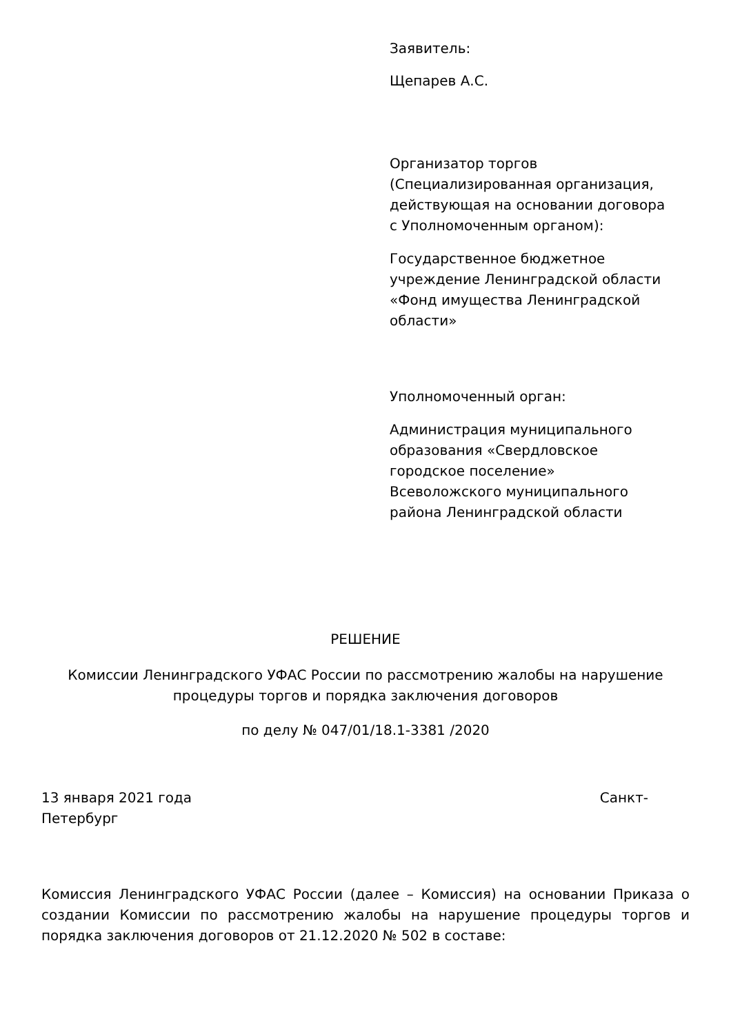Заявитель:
Щепарев А.С.
Организатор торгов (Специализированная организация, действующая на основании договора с Уполномоченным органом):
Государственное бюджетное учреждение Ленинградской области «Фонд имущества Ленинградской области»
Уполномоченный орган:
Администрация муниципального образования «Свердловское городское поселение» Всеволожского муниципального района Ленинградской области
РЕШЕНИЕ
Комиссии Ленинградского УФАС России по рассмотрению жалобы на нарушение процедуры торгов и порядка заключения договоров
по делу № 047/01/18.1-3381 /2020
13 января 2021 года Санкт-
Петербург
Комиссия Ленинградского УФАС России (далее – Комиссия) на основании Приказа о создании Комиссии по рассмотрению жалобы на нарушение процедуры торгов и порядка заключения договоров от 21.12.2020 № 502 в составе: